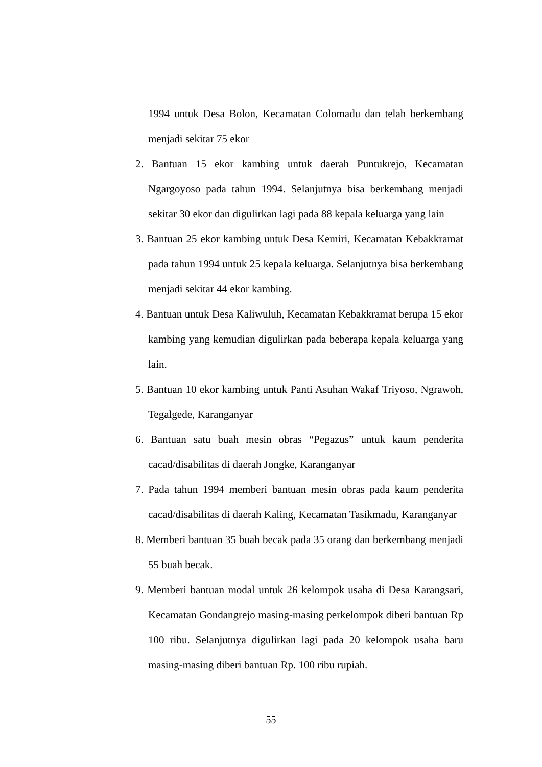1994 untuk Desa Bolon, Kecamatan Colomadu dan telah berkembang menjadi sekitar 75 ekor
2. Bantuan 15 ekor kambing untuk daerah Puntukrejo, Kecamatan Ngargoyoso pada tahun 1994. Selanjutnya bisa berkembang menjadi sekitar 30 ekor dan digulirkan lagi pada 88 kepala keluarga yang lain
3. Bantuan 25 ekor kambing untuk Desa Kemiri, Kecamatan Kebakkramat pada tahun 1994 untuk 25 kepala keluarga. Selanjutnya bisa berkembang menjadi sekitar 44 ekor kambing.
4. Bantuan untuk Desa Kaliwuluh, Kecamatan Kebakkramat berupa 15 ekor kambing yang kemudian digulirkan pada beberapa kepala keluarga yang lain.
5. Bantuan 10 ekor kambing untuk Panti Asuhan Wakaf Triyoso, Ngrawoh, Tegalgede, Karanganyar
6. Bantuan satu buah mesin obras “Pegazus” untuk kaum penderita cacad/disabilitas di daerah Jongke, Karanganyar
7. Pada tahun 1994 memberi bantuan mesin obras pada kaum penderita cacad/disabilitas di daerah Kaling, Kecamatan Tasikmadu, Karanganyar
8. Memberi bantuan 35 buah becak pada 35 orang dan berkembang menjadi 55 buah becak.
9. Memberi bantuan modal untuk 26 kelompok usaha di Desa Karangsari, Kecamatan Gondangrejo masing-masing perkelompok diberi bantuan Rp 100 ribu. Selanjutnya digulirkan lagi pada 20 kelompok usaha baru masing-masing diberi bantuan Rp. 100 ribu rupiah.
55